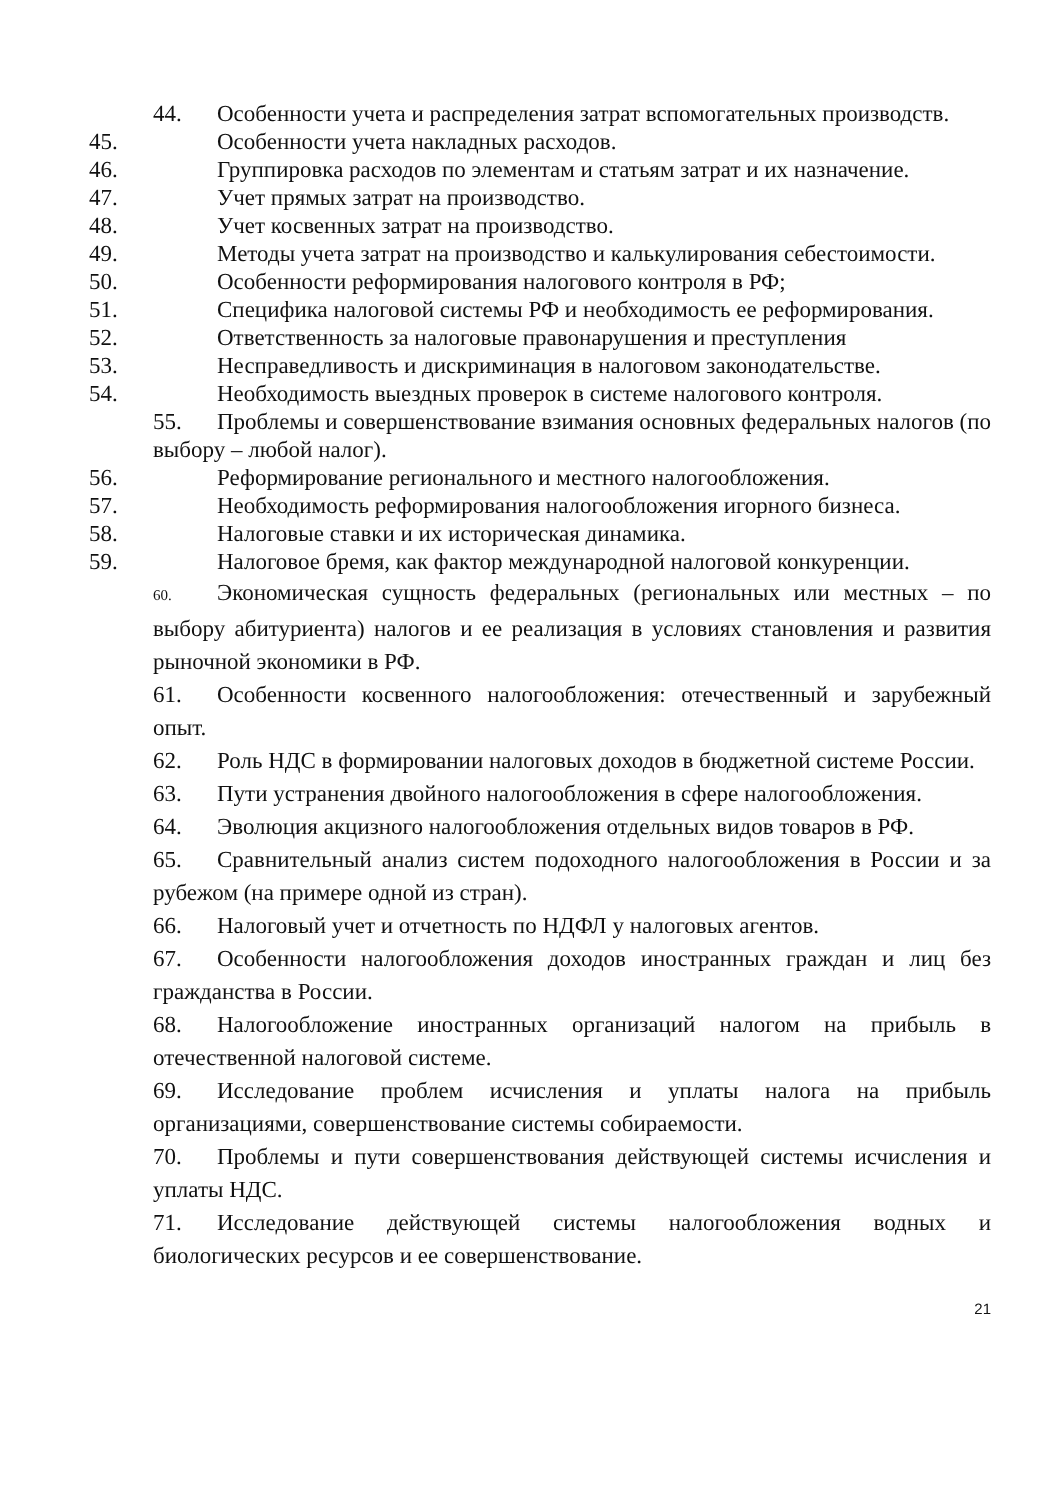44. Особенности учета и распределения затрат вспомогательных производств.
45. Особенности учета накладных расходов.
46. Группировка расходов по элементам и статьям затрат и их назначение.
47. Учет прямых затрат на производство.
48. Учет косвенных затрат на производство.
49. Методы учета затрат на производство и калькулирования себестоимости.
50. Особенности реформирования налогового контроля в РФ;
51. Специфика налоговой системы РФ и необходимость ее реформирования.
52. Ответственность за налоговые правонарушения и преступления
53. Несправедливость и дискриминация в налоговом законодательстве.
54. Необходимость выездных проверок в системе налогового контроля.
55. Проблемы и совершенствование взимания основных федеральных налогов (по выбору – любой налог).
56. Реформирование регионального и местного налогообложения.
57. Необходимость реформирования налогообложения игорного бизнеса.
58. Налоговые ставки и их историческая динамика.
59. Налоговое бремя, как фактор международной налоговой конкуренции.
60. Экономическая сущность федеральных (региональных или местных – по выбору абитуриента) налогов и ее реализация в условиях становления и развития рыночной экономики в РФ.
61. Особенности косвенного налогообложения: отечественный и зарубежный опыт.
62. Роль НДС в формировании налоговых доходов в бюджетной системе России.
63. Пути устранения двойного налогообложения в сфере налогообложения.
64. Эволюция акцизного налогообложения отдельных видов товаров в РФ.
65. Сравнительный анализ систем подоходного налогообложения в России и за рубежом (на примере одной из стран).
66. Налоговый учет и отчетность по НДФЛ у налоговых агентов.
67. Особенности налогообложения доходов иностранных граждан и лиц без гражданства в России.
68. Налогообложение иностранных организаций налогом на прибыль в отечественной налоговой системе.
69. Исследование проблем исчисления и уплаты налога на прибыль организациями, совершенствование системы собираемости.
70. Проблемы и пути совершенствования действующей системы исчисления и уплаты НДС.
71. Исследование действующей системы налогообложения водных и биологических ресурсов и ее совершенствование.
21